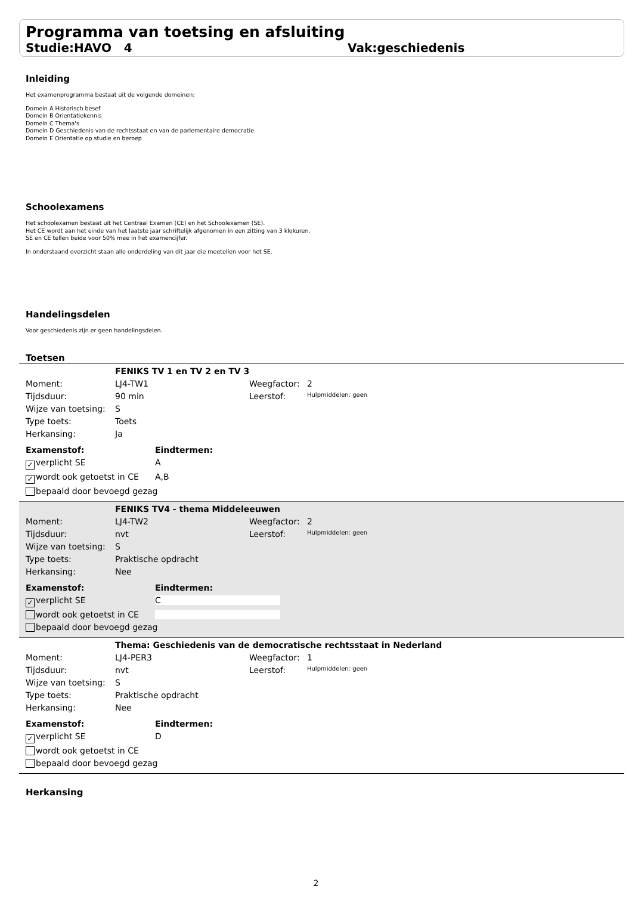Programma van toetsing en afsluiting
Studie:HAVO 4 Vak:geschiedenis
Inleiding
Het examenprogramma bestaat uit de volgende domeinen:
Domein A Historisch besef
Domein B Orientatiekennis
Domein C Thema's
Domein D Geschiedenis van de rechtsstaat en van de parlementaire democratie
Domein E Orientatie op studie en beroep
Schoolexamens
Het schoolexamen bestaat uit het Centraal Examen (CE) en het Schoolexamen (SE).
Het CE wordt aan het einde van het laatste jaar schriftelijk afgenomen in een zitting van 3 klokuren.
SE en CE tellen beide voor 50% mee in het examencijfer.
In onderstaand overzicht staan alle onderdeling van dit jaar die meetellen voor het SE.
Handelingsdelen
Voor geschiedenis zijn er geen handelingsdelen.
Toetsen
| | FENIKS TV 1 en TV 2 en TV 3 | | |
| Moment: | LJ4-TW1 | Weegfactor: | 2 |
| Tijdsduur: | 90 min | Leerstof: | Hulpmiddelen: geen |
| Wijze van toetsing: | S | | |
| Type toets: | Toets | | |
| Herkansing: | Ja | | |
| Examenstof: | Eindtermen: |
| ✓ verplicht SE | A |
| ✓ wordt ook getoetst in CE | A,B |
| bepaald door bevoegd gezag | |
| | FENIKS TV4 - thema Middeleeuwen | | |
| Moment: | LJ4-TW2 | Weegfactor: | 2 |
| Tijdsduur: | nvt | Leerstof: | Hulpmiddelen: geen |
| Wijze van toetsing: | S | | |
| Type toets: | Praktische opdracht | | |
| Herkansing: | Nee | | |
| Examenstof: | Eindtermen: |
| ✓ verplicht SE | C |
| wordt ook getoetst in CE | |
| bepaald door bevoegd gezag | |
| | Thema: Geschiedenis van de democratische rechtsstaat in Nederland | | |
| Moment: | LJ4-PER3 | Weegfactor: | 1 |
| Tijdsduur: | nvt | Leerstof: | Hulpmiddelen: geen |
| Wijze van toetsing: | S | | |
| Type toets: | Praktische opdracht | | |
| Herkansing: | Nee | | |
| Examenstof: | Eindtermen: |
| ✓ verplicht SE | D |
| wordt ook getoetst in CE | |
| bepaald door bevoegd gezag | |
Herkansing
2